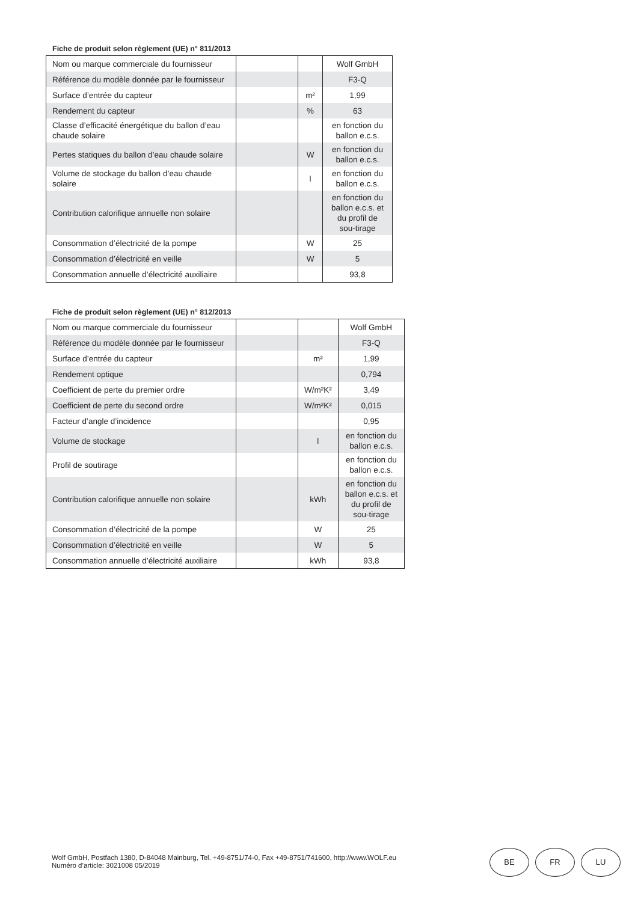Fiche de produit selon règlement (UE) n° 811/2013
| Nom ou marque commerciale du fournisseur | | | Wolf GmbH |
| Référence du modèle donnée par le fournisseur | | | F3-Q |
| Surface d’entrée du capteur | | m² | 1,99 |
| Rendement du capteur | | % | 63 |
| Classe d’efficacité énergétique du ballon d’eau chaude solaire | | | en fonction du ballon e.c.s. |
| Pertes statiques du ballon d’eau chaude solaire | | W | en fonction du ballon e.c.s. |
| Volume de stockage du ballon d’eau chaude solaire | | l | en fonction du ballon e.c.s. |
| Contribution calorifique annuelle non solaire | | | en fonction du ballon e.c.s. et du profil de sou-tirage |
| Consommation d’électricité de la pompe | | W | 25 |
| Consommation d’électricité en veille | | W | 5 |
| Consommation annuelle d’électricité auxiliaire | | | 93,8 |
Fiche de produit selon règlement (UE) n° 812/2013
| Nom ou marque commerciale du fournisseur | | | Wolf GmbH |
| Référence du modèle donnée par le fournisseur | | | F3-Q |
| Surface d’entrée du capteur | | m² | 1,99 |
| Rendement optique | | | 0,794 |
| Coefficient de perte du premier ordre | | W/m²K² | 3,49 |
| Coefficient de perte du second ordre | | W/m²K² | 0,015 |
| Facteur d’angle d’incidence | | | 0,95 |
| Volume de stockage | | l | en fonction du ballon e.c.s. |
| Profil de soutirage | | | en fonction du ballon e.c.s. |
| Contribution calorifique annuelle non solaire | | kWh | en fonction du ballon e.c.s. et du profil de sou-tirage |
| Consommation d’électricité de la pompe | | W | 25 |
| Consommation d’électricité en veille | | W | 5 |
| Consommation annuelle d’électricité auxiliaire | | kWh | 93,8 |
Wolf GmbH, Postfach 1380, D-84048 Mainburg, Tel. +49-8751/74-0, Fax +49-8751/741600, http://www.WOLF.eu
Numéro d’article: 3021008 05/2019
BE FR LU